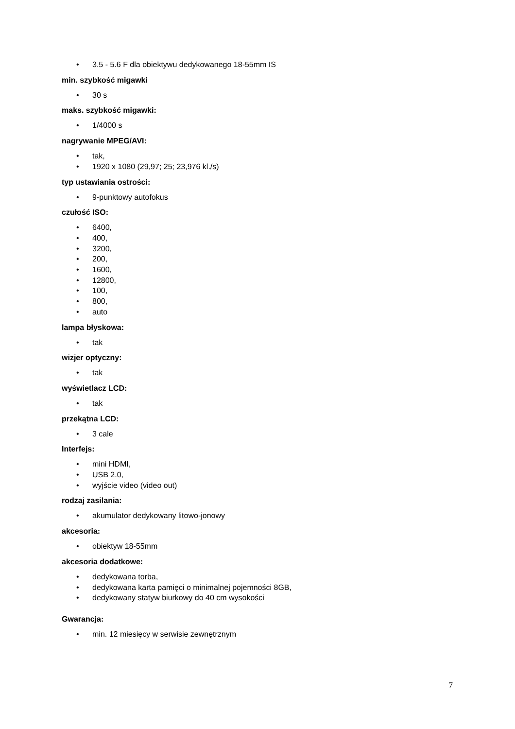• 3.5 - 5.6 F dla obiektywu dedykowanego 18-55mm IS
min. szybkość migawki
• 30 s
maks. szybkość migawki:
• 1/4000 s
nagrywanie MPEG/AVI:
• tak,
• 1920 x 1080 (29,97; 25; 23,976 kl./s)
typ ustawiania ostrości:
• 9-punktowy autofokus
czułość ISO:
• 6400,
• 400,
• 3200,
• 200,
• 1600,
• 12800,
• 100,
• 800,
• auto
lampa błyskowa:
• tak
wizjer optyczny:
• tak
wyświetlacz LCD:
• tak
przekątna LCD:
• 3 cale
Interfejs:
• mini HDMI,
• USB 2.0,
• wyjście video (video out)
rodzaj zasilania:
• akumulator dedykowany litowo-jonowy
akcesoria:
• obiektyw 18-55mm
akcesoria dodatkowe:
• dedykowana torba,
• dedykowana karta pamięci o minimalnej pojemności 8GB,
• dedykowany statyw biurkowy do 40 cm wysokości
Gwarancja:
• min. 12 miesięcy w serwisie zewnętrznym
7